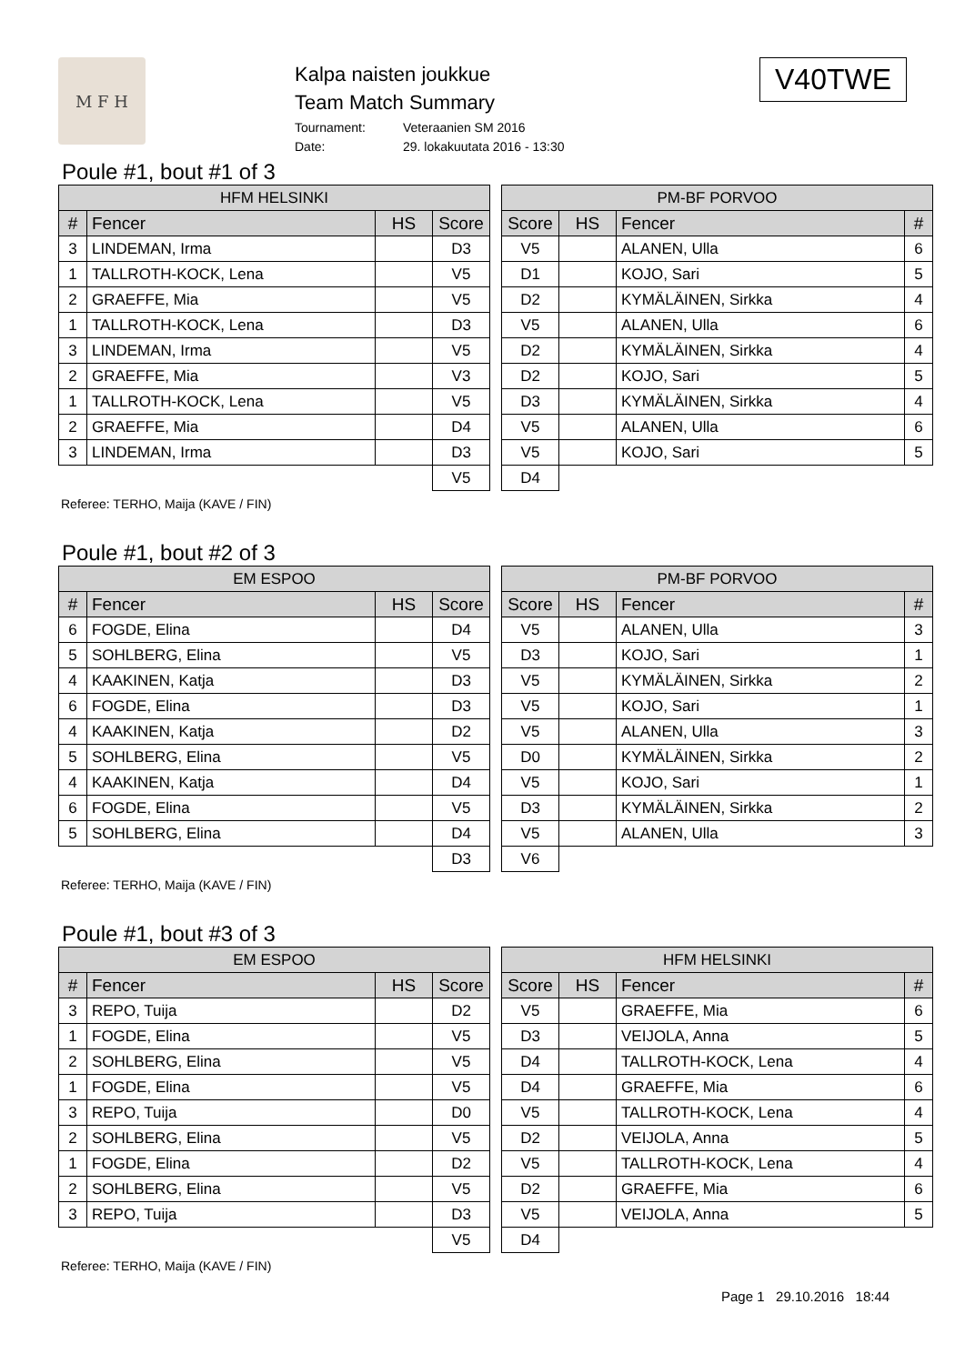M F H
Kalpa naisten joukkue
Team Match Summary
Tournament: Veteraanien SM 2016
Date: 29. lokakuutata 2016 - 13:30
V40TWE
Poule #1, bout #1 of 3
| HFM HELSINKI | | | |
| --- | --- | --- | --- |
| # | Fencer | HS | Score |
| 3 | LINDEMAN, Irma | | D3 |
| 1 | TALLROTH-KOCK, Lena | | V5 |
| 2 | GRAEFFE, Mia | | V5 |
| 1 | TALLROTH-KOCK, Lena | | D3 |
| 3 | LINDEMAN, Irma | | V5 |
| 2 | GRAEFFE, Mia | | V3 |
| 1 | TALLROTH-KOCK, Lena | | V5 |
| 2 | GRAEFFE, Mia | | D4 |
| 3 | LINDEMAN, Irma | | D3 |
| | | | V5 |
| PM-BF PORVOO | | | |
| --- | --- | --- | --- |
| Score | HS | Fencer | # |
| V5 | | ALANEN, Ulla | 6 |
| D1 | | KOJO, Sari | 5 |
| D2 | | KYMÄLÄINEN, Sirkka | 4 |
| V5 | | ALANEN, Ulla | 6 |
| D2 | | KYMÄLÄINEN, Sirkka | 4 |
| D2 | | KOJO, Sari | 5 |
| D3 | | KYMÄLÄINEN, Sirkka | 4 |
| V5 | | ALANEN, Ulla | 6 |
| V5 | | KOJO, Sari | 5 |
| D4 | | | |
Referee: TERHO, Maija (KAVE / FIN)
Poule #1, bout #2 of 3
| EM ESPOO | | | |
| --- | --- | --- | --- |
| # | Fencer | HS | Score |
| 6 | FOGDE, Elina | | D4 |
| 5 | SOHLBERG, Elina | | V5 |
| 4 | KAAKINEN, Katja | | D3 |
| 6 | FOGDE, Elina | | D3 |
| 4 | KAAKINEN, Katja | | D2 |
| 5 | SOHLBERG, Elina | | V5 |
| 4 | KAAKINEN, Katja | | D4 |
| 6 | FOGDE, Elina | | V5 |
| 5 | SOHLBERG, Elina | | D4 |
| | | | D3 |
| PM-BF PORVOO | | | |
| --- | --- | --- | --- |
| Score | HS | Fencer | # |
| V5 | | ALANEN, Ulla | 3 |
| D3 | | KOJO, Sari | 1 |
| V5 | | KYMÄLÄINEN, Sirkka | 2 |
| V5 | | KOJO, Sari | 1 |
| V5 | | ALANEN, Ulla | 3 |
| D0 | | KYMÄLÄINEN, Sirkka | 2 |
| V5 | | KOJO, Sari | 1 |
| D3 | | KYMÄLÄINEN, Sirkka | 2 |
| V5 | | ALANEN, Ulla | 3 |
| V6 | | | |
Referee: TERHO, Maija (KAVE / FIN)
Poule #1, bout #3 of 3
| EM ESPOO | | | |
| --- | --- | --- | --- |
| # | Fencer | HS | Score |
| 3 | REPO, Tuija | | D2 |
| 1 | FOGDE, Elina | | V5 |
| 2 | SOHLBERG, Elina | | V5 |
| 1 | FOGDE, Elina | | V5 |
| 3 | REPO, Tuija | | D0 |
| 2 | SOHLBERG, Elina | | V5 |
| 1 | FOGDE, Elina | | D2 |
| 2 | SOHLBERG, Elina | | V5 |
| 3 | REPO, Tuija | | D3 |
| | | | V5 |
| HFM HELSINKI | | | |
| --- | --- | --- | --- |
| Score | HS | Fencer | # |
| V5 | | GRAEFFE, Mia | 6 |
| D3 | | VEIJOLA, Anna | 5 |
| D4 | | TALLROTH-KOCK, Lena | 4 |
| D4 | | GRAEFFE, Mia | 6 |
| V5 | | TALLROTH-KOCK, Lena | 4 |
| D2 | | VEIJOLA, Anna | 5 |
| V5 | | TALLROTH-KOCK, Lena | 4 |
| D2 | | GRAEFFE, Mia | 6 |
| V5 | | VEIJOLA, Anna | 5 |
| D4 | | | |
Referee: TERHO, Maija (KAVE / FIN)
Page 1 29.10.2016 18:44